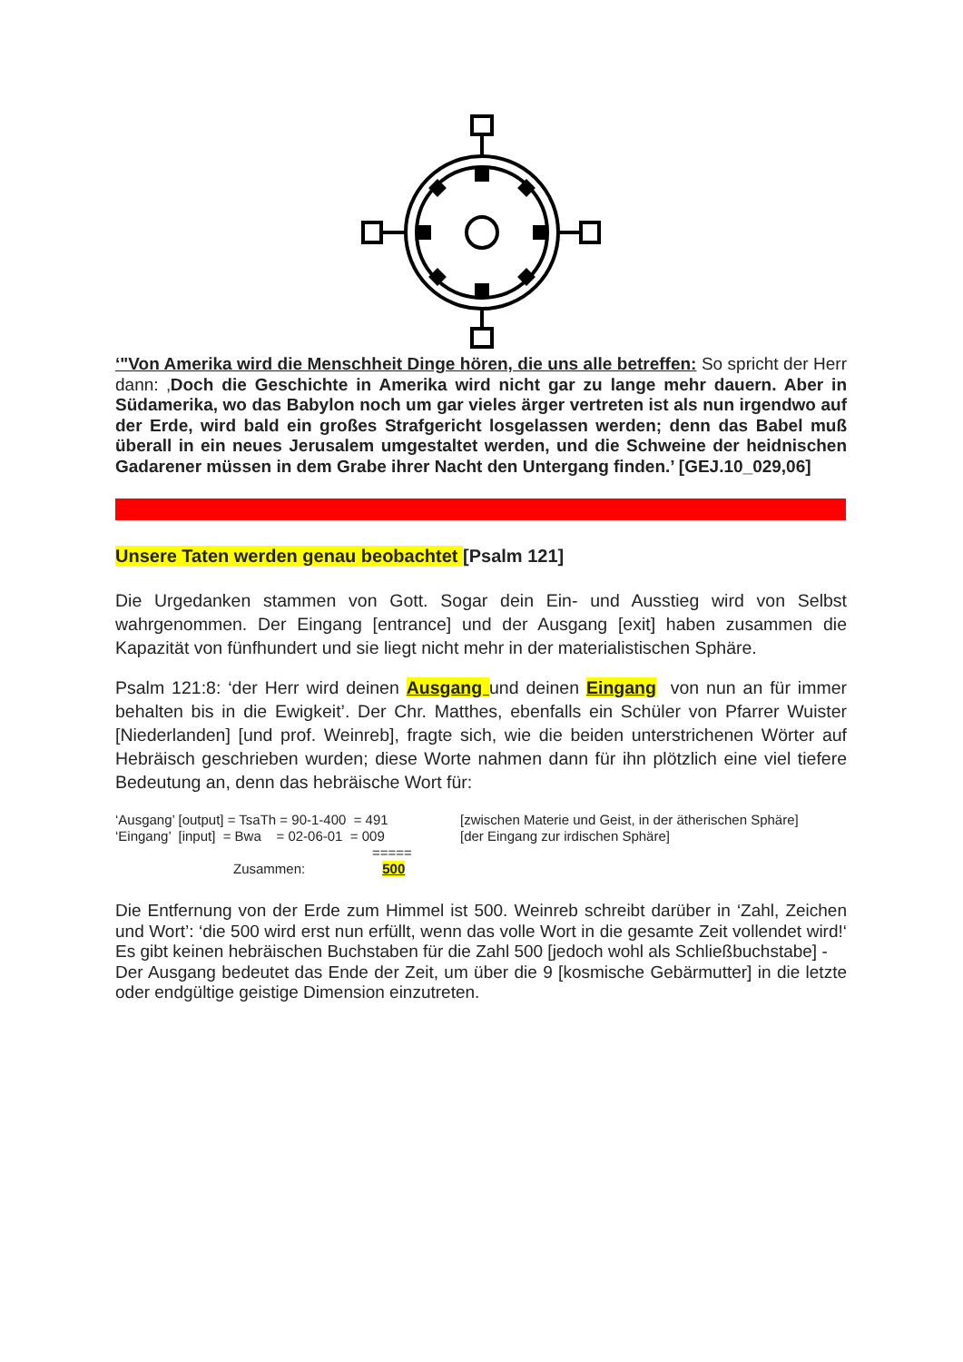‘"Von Amerika wird die Menschheit Dinge hören, die uns alle betreffen: So spricht der Herr dann: ‚Doch die Geschichte in Amerika wird nicht gar zu lange mehr dauern. Aber in Südamerika, wo das Babylon noch um gar vieles ärger vertreten ist als nun irgendwo auf der Erde, wird bald ein großes Strafgericht losgelassen werden; denn das Babel muß überall in ein neues Jerusalem umgestaltet werden, und die Schweine der heidnischen Gadarener müssen in dem Grabe ihrer Nacht den Untergang finden.’ [GEJ.10_029,06]
Unsere Taten werden genau beobachtet [Psalm 121]
Die Urgedanken stammen von Gott. Sogar dein Ein- und Ausstieg wird von Selbst wahrgenommen. Der Eingang [entrance] und der Ausgang [exit] haben zusammen die Kapazität von fünfhundert und sie liegt nicht mehr in der materialistischen Sphäre.
Psalm 121:8: ‘der Herr wird deinen Ausgang und deinen Eingang von nun an für immer behalten bis in die Ewigkeit’. Der Chr. Matthes, ebenfalls ein Schüler von Pfarrer Wuister [Niederlanden] [und prof. Weinreb], fragte sich, wie die beiden unterstrichenen Wörter auf Hebräisch geschrieben wurden; diese Worte nahmen dann für ihn plötzlich eine viel tiefere Bedeutung an, denn das hebräische Wort für:
| ‘Ausgang’ [output] = TsaTh = 90-1-400 = 491 | [zwischen Materie und Geist, in der ätherischen Sphäre] |
| ‘Eingang’ [input] = Bwa = 02-06-01 = 009 | [der Eingang zur irdischen Sphäre] |
| ===== | |
| Zusammen: 500 | |
Die Entfernung von der Erde zum Himmel ist 500. Weinreb schreibt darüber in ‘Zahl, Zeichen und Wort’: ‘die 500 wird erst nun erfüllt, wenn das volle Wort in die gesamte Zeit vollendet wird!‘ Es gibt keinen hebräischen Buchstaben für die Zahl 500 [jedoch wohl als Schließbuchstabe] -
Der Ausgang bedeutet das Ende der Zeit, um über die 9 [kosmische Gebärmutter] in die letzte oder endgültige geistige Dimension einzutreten.